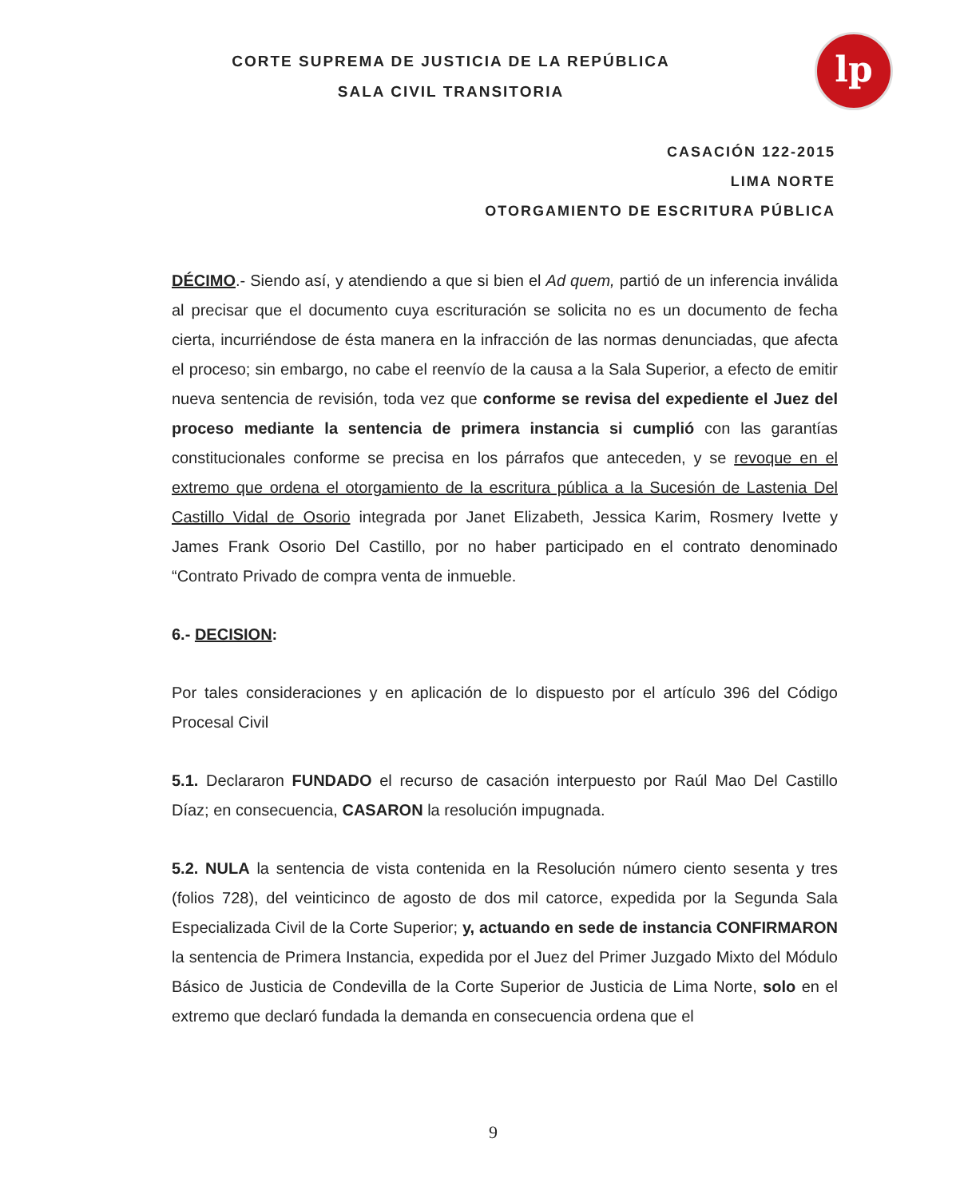lp
CORTE SUPREMA DE JUSTICIA DE LA REPÚBLICA
SALA CIVIL TRANSITORIA
CASACIÓN 122-2015
LIMA NORTE
OTORGAMIENTO DE ESCRITURA PÚBLICA
DÉCIMO.- Siendo así, y atendiendo a que si bien el Ad quem, partió de un inferencia inválida al precisar que el documento cuya escrituración se solicita no es un documento de fecha cierta, incurriéndose de ésta manera en la infracción de las normas denunciadas, que afecta el proceso; sin embargo, no cabe el reenvío de la causa a la Sala Superior, a efecto de emitir nueva sentencia de revisión, toda vez que conforme se revisa del expediente el Juez del proceso mediante la sentencia de primera instancia si cumplió con las garantías constitucionales conforme se precisa en los párrafos que anteceden, y se revoque en el extremo que ordena el otorgamiento de la escritura pública a la Sucesión de Lastenia Del Castillo Vidal de Osorio integrada por Janet Elizabeth, Jessica Karim, Rosmery Ivette y James Frank Osorio Del Castillo, por no haber participado en el contrato denominado “Contrato Privado de compra venta de inmueble.
6.- DECISION:
Por tales consideraciones y en aplicación de lo dispuesto por el artículo 396 del Código Procesal Civil
5.1. Declararon FUNDADO el recurso de casación interpuesto por Raúl Mao Del Castillo Díaz; en consecuencia, CASARON la resolución impugnada.
5.2. NULA la sentencia de vista contenida en la Resolución número ciento sesenta y tres (folios 728), del veinticinco de agosto de dos mil catorce, expedida por la Segunda Sala Especializada Civil de la Corte Superior; y, actuando en sede de instancia CONFIRMARON la sentencia de Primera Instancia, expedida por el Juez del Primer Juzgado Mixto del Módulo Básico de Justicia de Condevilla de la Corte Superior de Justicia de Lima Norte, solo en el extremo que declaró fundada la demanda en consecuencia ordena que el
9